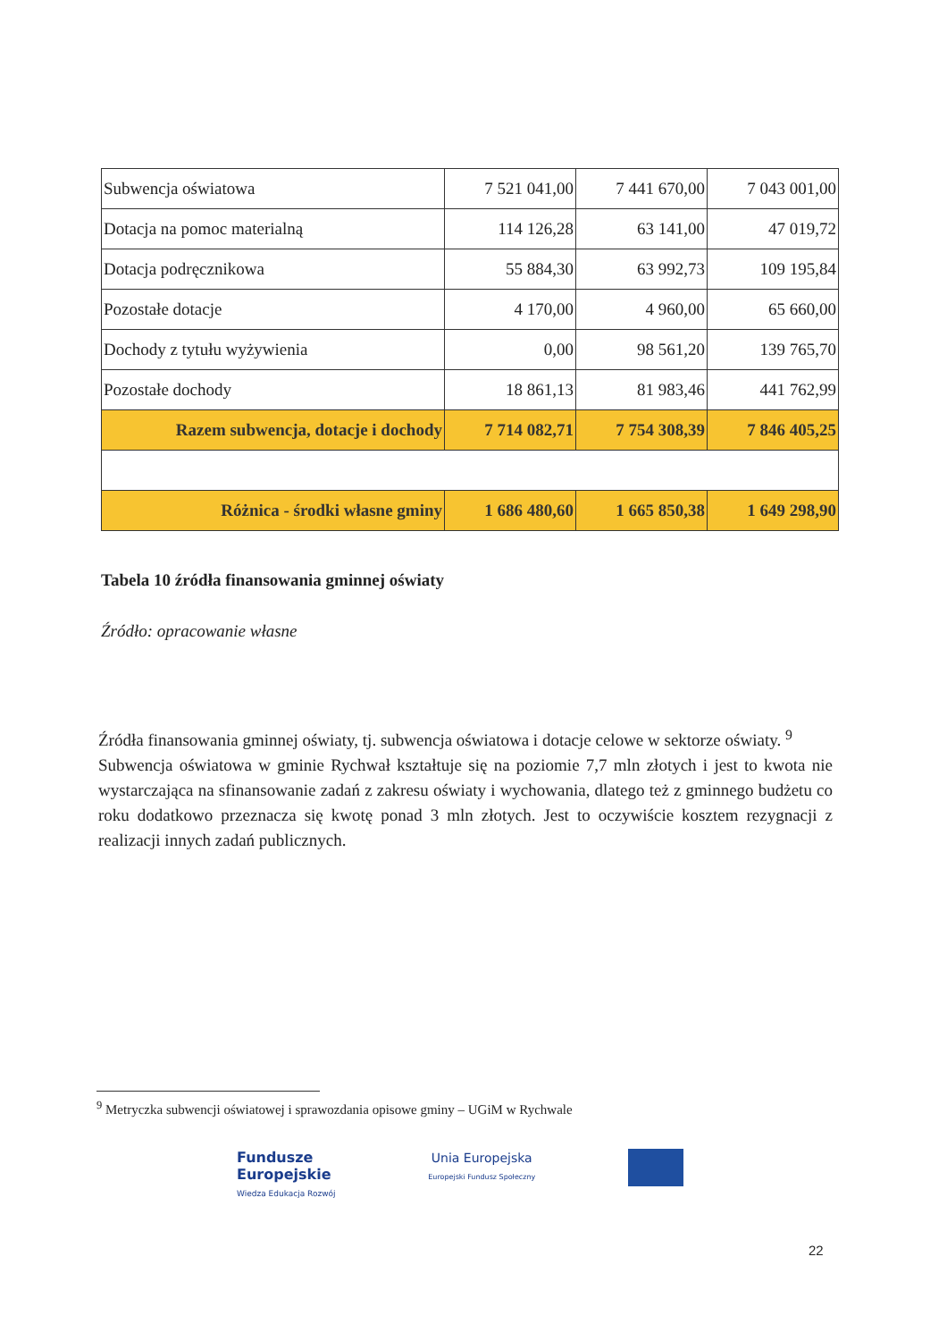| Subwencja oświatowa | 7 521 041,00 | 7 441 670,00 | 7 043 001,00 |
| Dotacja na pomoc materialną | 114 126,28 | 63 141,00 | 47 019,72 |
| Dotacja podręcznikowa | 55 884,30 | 63 992,73 | 109 195,84 |
| Pozostałe dotacje | 4 170,00 | 4 960,00 | 65 660,00 |
| Dochody z tytułu wyżywienia | 0,00 | 98 561,20 | 139 765,70 |
| Pozostałe dochody | 18 861,13 | 81 983,46 | 441 762,99 |
| Razem subwencja, dotacje i dochody | 7 714 082,71 | 7 754 308,39 | 7 846 405,25 |
| Różnica - środki własne gminy | 1 686 480,60 | 1 665 850,38 | 1 649 298,90 |
Tabela 10 źródła finansowania gminnej oświaty
Źródło: opracowanie własne
Źródła finansowania gminnej oświaty, tj. subwencja oświatowa i dotacje celowe w sektorze oświaty. <sup>9</sup>
Subwencja oświatowa w gminie Rychwał kształtuje się na poziomie 7,7 mln złotych i jest to kwota nie wystarczająca na sfinansowanie zadań z zakresu oświaty i wychowania, dlatego też z gminnego budżetu co roku dodatkowo przeznacza się kwotę ponad 3 mln złotych. Jest to oczywiście kosztem rezygnacji z realizacji innych zadań publicznych.
<sup>9</sup> Metryczka subwencji oświatowej i sprawozdania opisowe gminy – UGiM w Rychwale
Fundusze
Europejskie
Wiedza Edukacja Rozwój
Unia Europejska
Europejski Fundusz Społeczny
22